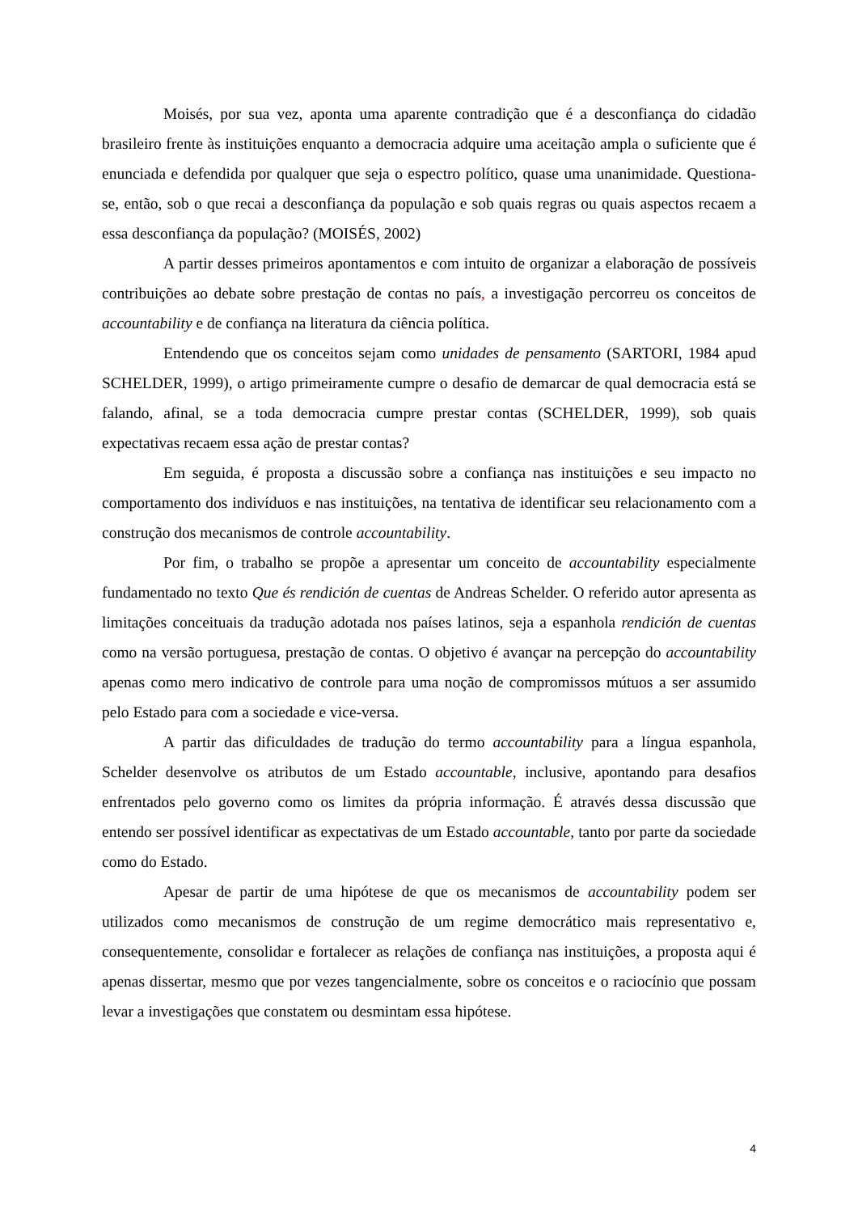Moisés, por sua vez, aponta uma aparente contradição que é a desconfiança do cidadão brasileiro frente às instituições enquanto a democracia adquire uma aceitação ampla o suficiente que é enunciada e defendida por qualquer que seja o espectro político, quase uma unanimidade. Questiona-se, então, sob o que recai a desconfiança da população e sob quais regras ou quais aspectos recaem a essa desconfiança da população? (MOISÉS, 2002)
A partir desses primeiros apontamentos e com intuito de organizar a elaboração de possíveis contribuições ao debate sobre prestação de contas no país, a investigação percorreu os conceitos de accountability e de confiança na literatura da ciência política.
Entendendo que os conceitos sejam como unidades de pensamento (SARTORI, 1984 apud SCHELDER, 1999), o artigo primeiramente cumpre o desafio de demarcar de qual democracia está se falando, afinal, se a toda democracia cumpre prestar contas (SCHELDER, 1999), sob quais expectativas recaem essa ação de prestar contas?
Em seguida, é proposta a discussão sobre a confiança nas instituições e seu impacto no comportamento dos indivíduos e nas instituições, na tentativa de identificar seu relacionamento com a construção dos mecanismos de controle accountability.
Por fim, o trabalho se propõe a apresentar um conceito de accountability especialmente fundamentado no texto Que és rendición de cuentas de Andreas Schelder. O referido autor apresenta as limitações conceituais da tradução adotada nos países latinos, seja a espanhola rendición de cuentas como na versão portuguesa, prestação de contas. O objetivo é avançar na percepção do accountability apenas como mero indicativo de controle para uma noção de compromissos mútuos a ser assumido pelo Estado para com a sociedade e vice-versa.
A partir das dificuldades de tradução do termo accountability para a língua espanhola, Schelder desenvolve os atributos de um Estado accountable, inclusive, apontando para desafios enfrentados pelo governo como os limites da própria informação. É através dessa discussão que entendo ser possível identificar as expectativas de um Estado accountable, tanto por parte da sociedade como do Estado.
Apesar de partir de uma hipótese de que os mecanismos de accountability podem ser utilizados como mecanismos de construção de um regime democrático mais representativo e, consequentemente, consolidar e fortalecer as relações de confiança nas instituições, a proposta aqui é apenas dissertar, mesmo que por vezes tangencialmente, sobre os conceitos e o raciocínio que possam levar a investigações que constatem ou desmintam essa hipótese.
4